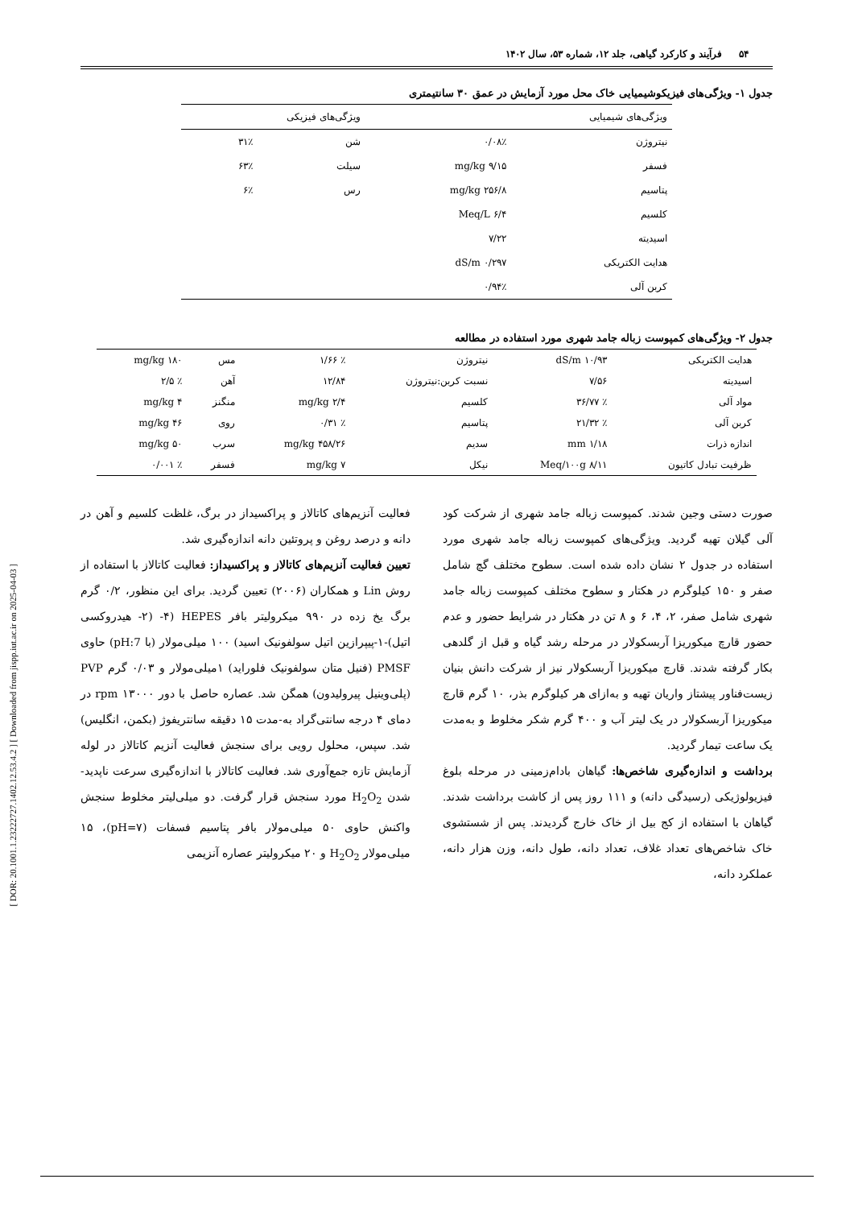[ DOR: 20.1001.1.23222727.1402.12.53.4.2 ] [ Downloaded from jispp.iut.ac.ir on 2025-04-03 ]
۵۴ فرآیند و کارکرد گیاهی، جلد ۱۲، شماره ۵۳، سال ۱۴۰۲
جدول ۱- ویژگی‌های فیزیکوشیمیایی خاک محل مورد آزمایش در عمق ۳۰ سانتیمتری
| ویژگی‌های شیمیایی | | ویژگی‌های فیزیکی | |
| --- | --- | --- | --- |
| نیتروژن | ۰/۰۸٪ | شن | ۳۱٪ |
| فسفر | ۹/۱۵ mg/kg | سیلت | ۶۳٪ |
| پتاسیم | ۲۵۶/۸ mg/kg | رس | ۶٪ |
| کلسیم | ۶/۴ Meq/L | | |
| اسیدیته | ۷/۲۲ | | |
| هدایت الکتریکی | ۰/۲۹۷ dS/m | | |
| کربن آلی | ۰/۹۴٪ | | |
جدول ۲- ویژگی‌های کمپوست زباله جامد شهری مورد استفاده در مطالعه
| هدایت الکتریکی | ۱۰/۹۳ dS/m | نیتروژن | ٪ ۱/۶۶ | مس | ۱۸۰ mg/kg |
| اسیدیته | ۷/۵۶ | نسبت کربن:نیتروژن | ۱۲/۸۴ | آهن | ٪ ۲/۵ |
| مواد آلی | ٪ ۳۶/۷۷ | کلسیم | ۲/۴ mg/kg | منگنز | ۴ mg/kg |
| کربن آلی | ٪ ۲۱/۳۲ | پتاسیم | ٪ ۰/۳۱ | روی | ۴۶ mg/kg |
| اندازه ذرات | ۱/۱۸ mm | سدیم | ۴۵۸/۲۶ mg/kg | سرب | ۵۰ mg/kg |
| ظرفیت تبادل کاتیون | ۸/۱۱ Meq/۱۰۰g | نیکل | ۷ mg/kg | فسفر | ٪ ۰/۰۰۱ |
صورت دستی وجین شدند. کمپوست زباله جامد شهری از شرکت کود آلی گیلان تهیه گردید. ویژگی‌های کمپوست زباله جامد شهری مورد استفاده در جدول ۲ نشان داده شده است. سطوح مختلف گچ شامل صفر و ۱۵۰ کیلوگرم در هکتار و سطوح مختلف کمپوست زباله جامد شهری شامل صفر، ۲، ۴، ۶ و ۸ تن در هکتار در شرایط حضور و عدم حضور قارچ میکوریزا آربسکولار در مرحله رشد گیاه و قبل از گلدهی بکار گرفته شدند. قارچ میکوریزا آربسکولار نیز از شرکت دانش بنیان زیست‌فناور پیشتاز واریان تهیه و به‌ازای هر کیلوگرم بذر، ۱۰ گرم قارچ میکوریزا آربسکولار در یک لیتر آب و ۴۰۰ گرم شکر مخلوط و به‌مدت یک ساعت تیمار گردید.
برداشت و اندازه‌گیری شاخص‌ها: گیاهان بادام‌زمینی در مرحله بلوغ فیزیولوژیکی (رسیدگی دانه) و ۱۱۱ روز پس از کاشت برداشت شدند. گیاهان با استفاده از کج بیل از خاک خارج گردیدند. پس از شستشوی خاک شاخص‌های تعداد غلاف، تعداد دانه، طول دانه، وزن هزار دانه، عملکرد دانه،
فعالیت آنزیم‌های کاتالاز و پراکسیداز در برگ، غلظت کلسیم و آهن در دانه و درصد روغن و پروتئین دانه اندازه‌گیری شد.
تعیین فعالیت آنزیم‌های کاتالاز و پراکسیداز: فعالیت کاتالاز با استفاده از روش Lin و همکاران (۲۰۰۶) تعیین گردید. برای این منظور، ۰/۲ گرم برگ یخ زده در ۹۹۰ میکرولیتر بافر HEPES (۴- (۲- هیدروکسی اتیل)-۱-پیپرازین اتیل سولفونیک اسید) ۱۰۰ میلی‌مولار (با pH:7) حاوی PMSF (فنیل متان سولفونیک فلوراید) ۱میلی‌مولار و ۰/۰۳ گرم PVP (پلی‌وینیل پیرولیدون) همگن شد. عصاره حاصل با دور ۱۳۰۰۰ rpm در دمای ۴ درجه سانتی‌گراد به-مدت ۱۵ دقیقه سانتریفوژ (بکمن، انگلیس) شد. سپس، محلول رویی برای سنجش فعالیت آنزیم کاتالاز در لوله آزمایش تازه جمع‌آوری شد. فعالیت کاتالاز با اندازه‌گیری سرعت ناپدید-شدن H<sub>2</sub>O<sub>2</sub> مورد سنجش قرار گرفت. دو میلی‌لیتر مخلوط سنجش واکنش حاوی ۵۰ میلی‌مولار بافر پتاسیم فسفات (pH=۷)، ۱۵ میلی‌مولار H<sub>2</sub>O<sub>2</sub> و ۲۰ میکرولیتر عصاره آنزیمی